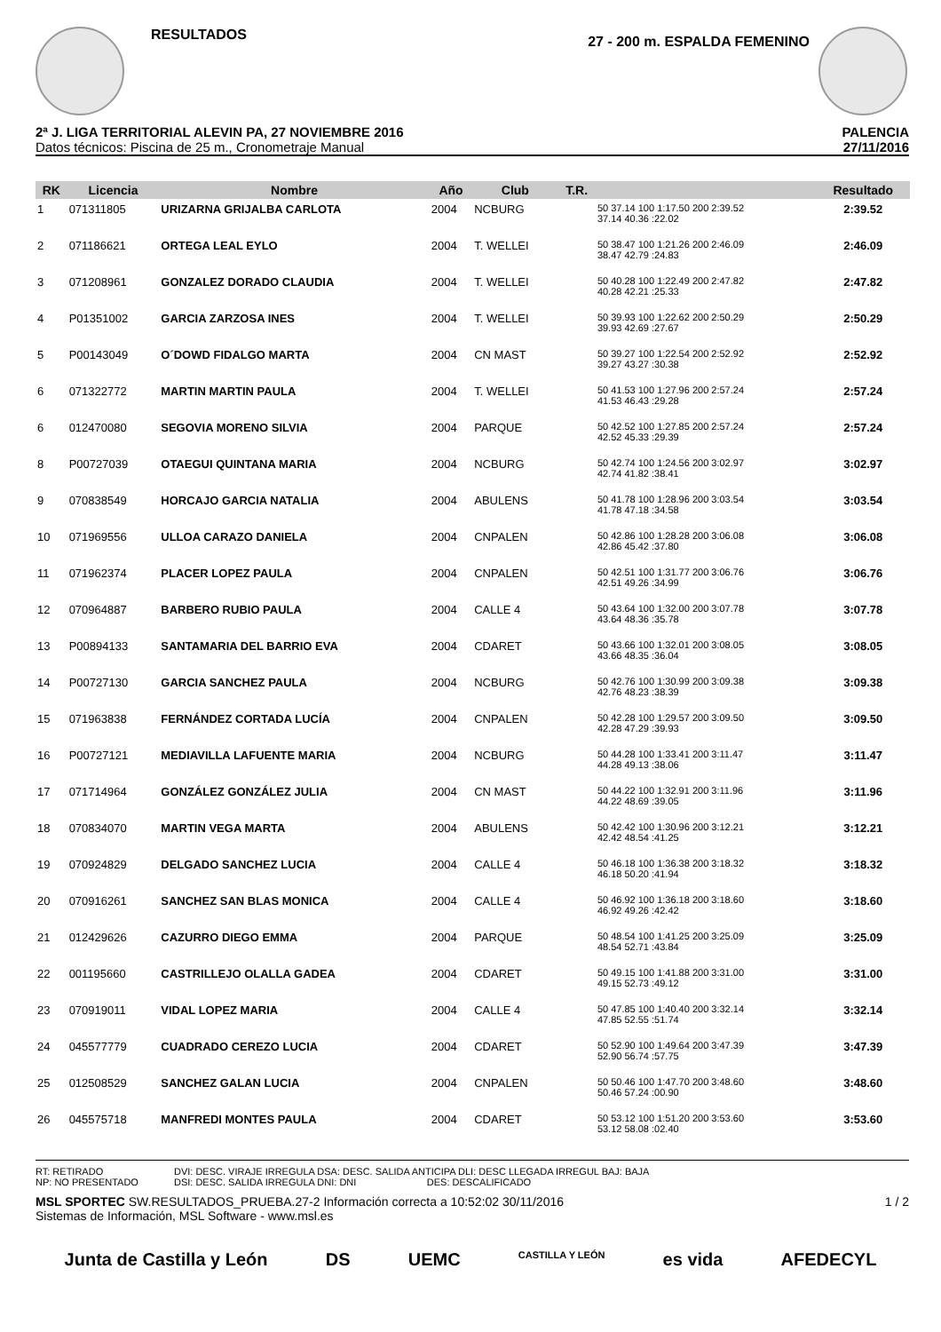RESULTADOS
27 - 200 m. ESPALDA FEMENINO
2ª J. LIGA TERRITORIAL ALEVIN PA, 27 NOVIEMBRE 2016
Datos técnicos: Piscina de 25 m., Cronometraje Manual
PALENCIA
27/11/2016
| RK | Licencia | Nombre | Año | Club | T.R. | | Resultado |
| --- | --- | --- | --- | --- | --- | --- | --- |
| 1 | 071311805 | URIZARNA GRIJALBA CARLOTA | 2004 | NCBURG | | 50 37.14 100 1:17.50 200 2:39.52 37.14 40.36 :22.02 | 2:39.52 |
| 2 | 071186621 | ORTEGA LEAL EYLO | 2004 | T. WELLEI | | 50 38.47 100 1:21.26 200 2:46.09 38.47 42.79 :24.83 | 2:46.09 |
| 3 | 071208961 | GONZALEZ DORADO CLAUDIA | 2004 | T. WELLEI | | 50 40.28 100 1:22.49 200 2:47.82 40.28 42.21 :25.33 | 2:47.82 |
| 4 | P01351002 | GARCIA ZARZOSA INES | 2004 | T. WELLEI | | 50 39.93 100 1:22.62 200 2:50.29 39.93 42.69 :27.67 | 2:50.29 |
| 5 | P00143049 | O´DOWD FIDALGO MARTA | 2004 | CN MAST | | 50 39.27 100 1:22.54 200 2:52.92 39.27 43.27 :30.38 | 2:52.92 |
| 6 | 071322772 | MARTIN MARTIN PAULA | 2004 | T. WELLEI | | 50 41.53 100 1:27.96 200 2:57.24 41.53 46.43 :29.28 | 2:57.24 |
| 6 | 012470080 | SEGOVIA MORENO SILVIA | 2004 | PARQUE | | 50 42.52 100 1:27.85 200 2:57.24 42.52 45.33 :29.39 | 2:57.24 |
| 8 | P00727039 | OTAEGUI QUINTANA MARIA | 2004 | NCBURG | | 50 42.74 100 1:24.56 200 3:02.97 42.74 41.82 :38.41 | 3:02.97 |
| 9 | 070838549 | HORCAJO GARCIA NATALIA | 2004 | ABULENS | | 50 41.78 100 1:28.96 200 3:03.54 41.78 47.18 :34.58 | 3:03.54 |
| 10 | 071969556 | ULLOA CARAZO DANIELA | 2004 | CNPALEN | | 50 42.86 100 1:28.28 200 3:06.08 42.86 45.42 :37.80 | 3:06.08 |
| 11 | 071962374 | PLACER LOPEZ PAULA | 2004 | CNPALEN | | 50 42.51 100 1:31.77 200 3:06.76 42.51 49.26 :34.99 | 3:06.76 |
| 12 | 070964887 | BARBERO RUBIO PAULA | 2004 | CALLE 4 | | 50 43.64 100 1:32.00 200 3:07.78 43.64 48.36 :35.78 | 3:07.78 |
| 13 | P00894133 | SANTAMARIA DEL BARRIO EVA | 2004 | CDARET | | 50 43.66 100 1:32.01 200 3:08.05 43.66 48.35 :36.04 | 3:08.05 |
| 14 | P00727130 | GARCIA SANCHEZ PAULA | 2004 | NCBURG | | 50 42.76 100 1:30.99 200 3:09.38 42.76 48.23 :38.39 | 3:09.38 |
| 15 | 071963838 | FERNÁNDEZ CORTADA LUCÍA | 2004 | CNPALEN | | 50 42.28 100 1:29.57 200 3:09.50 42.28 47.29 :39.93 | 3:09.50 |
| 16 | P00727121 | MEDIAVILLA LAFUENTE MARIA | 2004 | NCBURG | | 50 44.28 100 1:33.41 200 3:11.47 44.28 49.13 :38.06 | 3:11.47 |
| 17 | 071714964 | GONZÁLEZ GONZÁLEZ JULIA | 2004 | CN MAST | | 50 44.22 100 1:32.91 200 3:11.96 44.22 48.69 :39.05 | 3:11.96 |
| 18 | 070834070 | MARTIN VEGA MARTA | 2004 | ABULENS | | 50 42.42 100 1:30.96 200 3:12.21 42.42 48.54 :41.25 | 3:12.21 |
| 19 | 070924829 | DELGADO SANCHEZ LUCIA | 2004 | CALLE 4 | | 50 46.18 100 1:36.38 200 3:18.32 46.18 50.20 :41.94 | 3:18.32 |
| 20 | 070916261 | SANCHEZ SAN BLAS MONICA | 2004 | CALLE 4 | | 50 46.92 100 1:36.18 200 3:18.60 46.92 49.26 :42.42 | 3:18.60 |
| 21 | 012429626 | CAZURRO DIEGO EMMA | 2004 | PARQUE | | 50 48.54 100 1:41.25 200 3:25.09 48.54 52.71 :43.84 | 3:25.09 |
| 22 | 001195660 | CASTRILLEJO OLALLA GADEA | 2004 | CDARET | | 50 49.15 100 1:41.88 200 3:31.00 49.15 52.73 :49.12 | 3:31.00 |
| 23 | 070919011 | VIDAL LOPEZ MARIA | 2004 | CALLE 4 | | 50 47.85 100 1:40.40 200 3:32.14 47.85 52.55 :51.74 | 3:32.14 |
| 24 | 045577779 | CUADRADO CEREZO LUCIA | 2004 | CDARET | | 50 52.90 100 1:49.64 200 3:47.39 52.90 56.74 :57.75 | 3:47.39 |
| 25 | 012508529 | SANCHEZ GALAN LUCIA | 2004 | CNPALEN | | 50 50.46 100 1:47.70 200 3:48.60 50.46 57.24 :00.90 | 3:48.60 |
| 26 | 045575718 | MANFREDI MONTES PAULA | 2004 | CDARET | | 50 53.12 100 1:51.20 200 3:53.60 53.12 58.08 :02.40 | 3:53.60 |
RT: RETIRADO
NP: NO PRESENTADO
DVI: DESC. VIRAJE IRREGULA DSA: DESC. SALIDA ANTICIPA DLI: DESC LLEGADA IRREGUL BAJ: BAJA
DSI: DESC. SALIDA IRREGULA DNI: DNI DES: DESCALIFICADO
MSL SPORTEC SW.RESULTADOS_PRUEBA.27-2 Información correcta a 10:52:02 30/11/2016
Sistemas de Información, MSL Software - www.msl.es
1 / 2
Junta de Castilla y León DS UEMC CASTILLA Y LEÓN es vida AFEDECYL